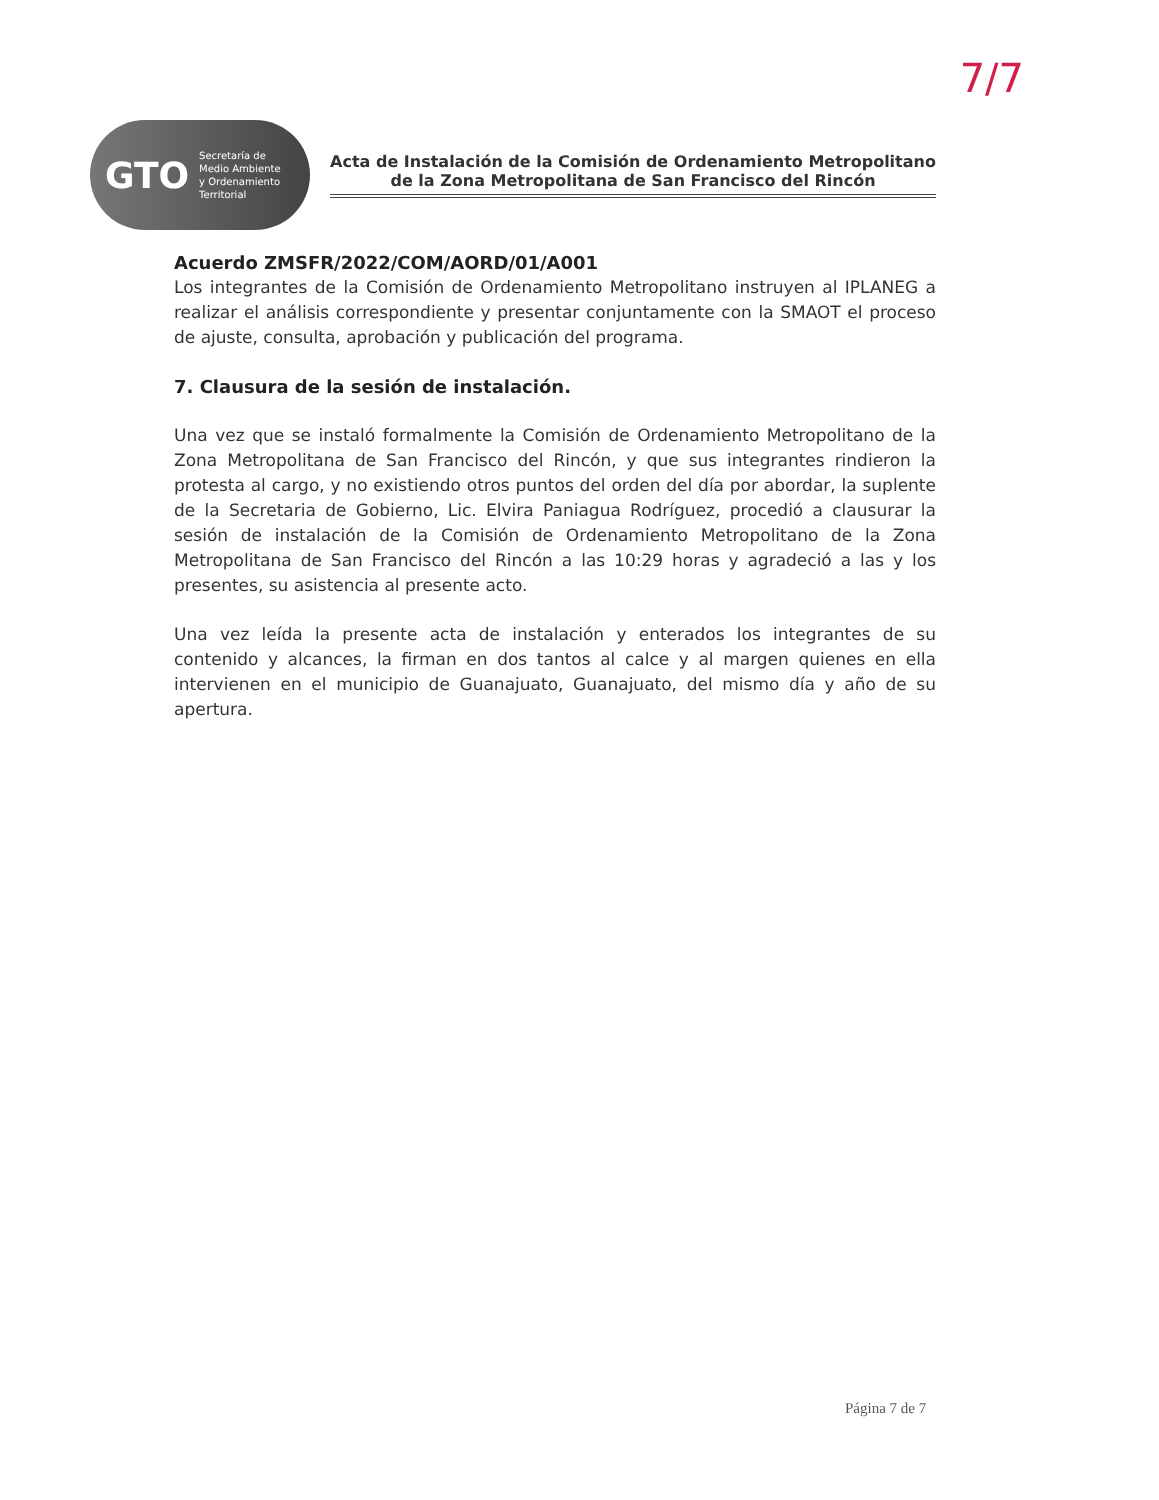7/7
GTO Secretaría de
Medio Ambiente
y Ordenamiento
Territorial
Acta de Instalación de la Comisión de Ordenamiento Metropolitano
de la Zona Metropolitana de San Francisco del Rincón
Acuerdo ZMSFR/2022/COM/AORD/01/A001
Los integrantes de la Comisión de Ordenamiento Metropolitano instruyen al IPLANEG a realizar el análisis correspondiente y presentar conjuntamente con la SMAOT el proceso de ajuste, consulta, aprobación y publicación del programa.
7. Clausura de la sesión de instalación.
Una vez que se instaló formalmente la Comisión de Ordenamiento Metropolitano de la Zona Metropolitana de San Francisco del Rincón, y que sus integrantes rindieron la protesta al cargo, y no existiendo otros puntos del orden del día por abordar, la suplente de la Secretaria de Gobierno, Lic. Elvira Paniagua Rodríguez, procedió a clausurar la sesión de instalación de la Comisión de Ordenamiento Metropolitano de la Zona Metropolitana de San Francisco del Rincón a las 10:29 horas y agradeció a las y los presentes, su asistencia al presente acto.
Una vez leída la presente acta de instalación y enterados los integrantes de su contenido y alcances, la firman en dos tantos al calce y al margen quienes en ella intervienen en el municipio de Guanajuato, Guanajuato, del mismo día y año de su apertura.
Página 7 de 7